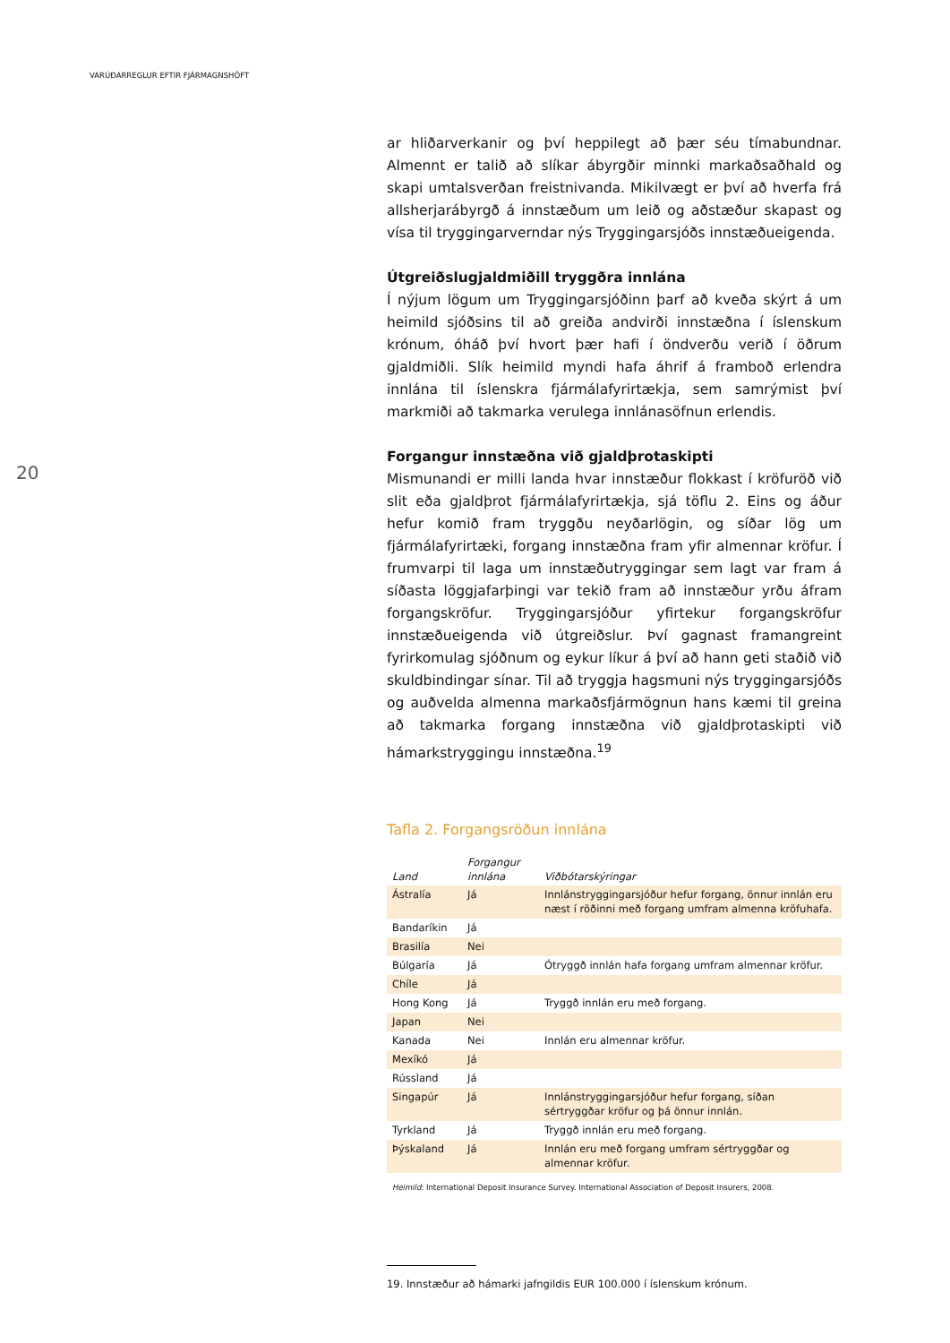VARÚÐARREGLUR EFTIR FJÁRMAGNSHÖFT
20
ar hliðarverkanir og því heppilegt að þær séu tímabundnar. Almennt er talið að slíkar ábyrgðir minnki markaðsaðhald og skapi umtalsverðan freistnivanda. Mikilvægt er því að hverfa frá allsherjarábyrgð á innstæðum um leið og aðstæður skapast og vísa til tryggingarverndar nýs Tryggingarsjóðs innstæðueigenda.
Útgreiðslugjaldmiðill tryggðra innlána
Í nýjum lögum um Tryggingarsjóðinn þarf að kveða skýrt á um heimild sjóðsins til að greiða andvirði innstæðna í íslenskum krónum, óháð því hvort þær hafi í öndverðu verið í öðrum gjaldmiðli. Slík heimild myndi hafa áhrif á framboð erlendra innlána til íslenskra fjármálafyrirtækja, sem samrýmist því markmiði að takmarka verulega innlánasöfnun erlendis.
Forgangur innstæðna við gjaldþrotaskipti
Mismunandi er milli landa hvar innstæður flokkast í kröfuröð við slit eða gjaldþrot fjármálafyrirtækja, sjá töflu 2. Eins og áður hefur komið fram tryggðu neyðarlögin, og síðar lög um fjármálafyrirtæki, forgang innstæðna fram yfir almennar kröfur. Í frumvarpi til laga um innstæðutryggingar sem lagt var fram á síðasta löggjafarþingi var tekið fram að innstæður yrðu áfram forgangskröfur. Tryggingarsjóður yfirtekur forgangskröfur innstæðueigenda við útgreiðslur. Því gagnast framangreint fyrirkomulag sjóðnum og eykur líkur á því að hann geti staðið við skuldbindingar sínar. Til að tryggja hagsmuni nýs tryggingarsjóðs og auðvelda almenna markaðsfjármögnun hans kæmi til greina að takmarka forgang innstæðna við gjaldþrotaskipti við hámarkstryggingu innstæðna.<sup>19</sup>
Tafla 2. Forgangsröðun innlána
| Land | Forgangur innlána | Viðbótarskýringar |
| --- | --- | --- |
| Ástralía | Já | Innlánstryggingarsjóður hefur forgang, önnur innlán eru næst í röðinni með forgang umfram almenna kröfuhafa. |
| Bandaríkin | Já | |
| Brasilía | Nei | |
| Búlgaría | Já | Ótryggð innlán hafa forgang umfram almennar kröfur. |
| Chíle | Já | |
| Hong Kong | Já | Tryggð innlán eru með forgang. |
| Japan | Nei | |
| Kanada | Nei | Innlán eru almennar kröfur. |
| Mexíkó | Já | |
| Rússland | Já | |
| Singapúr | Já | Innlánstryggingarsjóður hefur forgang, síðan sértryggðar kröfur og þá önnur innlán. |
| Tyrkland | Já | Tryggð innlán eru með forgang. |
| Þýskaland | Já | Innlán eru með forgang umfram sértryggðar og almennar kröfur. |
Heimild: International Deposit Insurance Survey. International Association of Deposit Insurers, 2008.
19. Innstæður að hámarki jafngildis EUR 100.000 í íslenskum krónum.